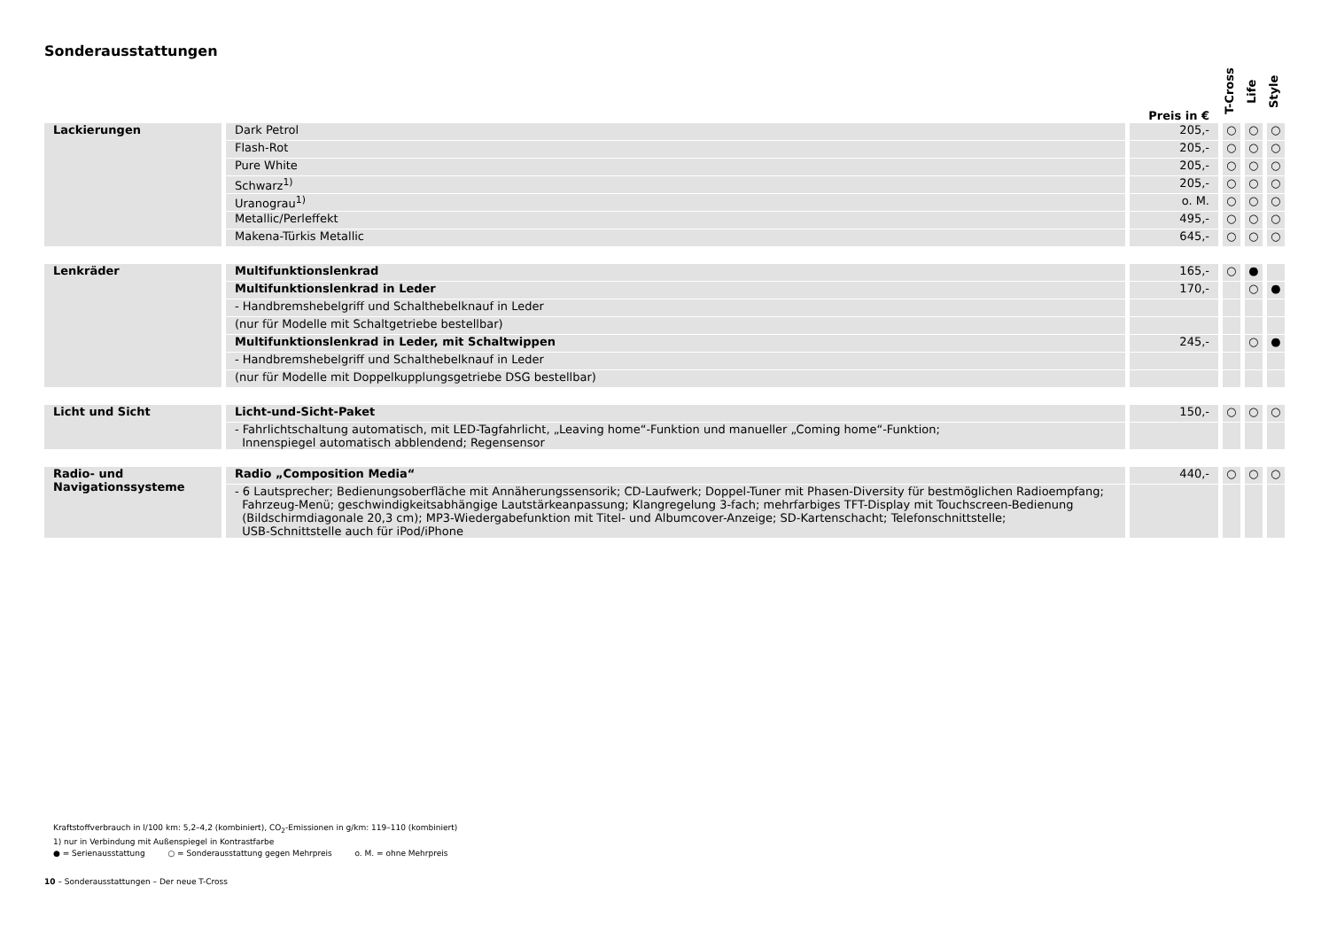Sonderausstattungen
| | | Preis in € | T-Cross | Life | Style |
| --- | --- | --- | --- | --- | --- |
| Lackierungen | Dark Petrol | 205,- | ○ | ○ | ○ |
| | Flash-Rot | 205,- | ○ | ○ | ○ |
| | Pure White | 205,- | ○ | ○ | ○ |
| | Schwarz<sup>1)</sup> | 205,- | ○ | ○ | ○ |
| | Uranograu<sup>1)</sup> | o. M. | ○ | ○ | ○ |
| | Metallic/Perleffekt | 495,- | ○ | ○ | ○ |
| | Makena-Türkis Metallic | 645,- | ○ | ○ | ○ |
| Lenkräder | Multifunktionslenkrad | 165,- | ○ | ● | |
| | Multifunktionslenkrad in Leder | 170,- | | ○ | ● |
| | - Handbremshebelgriff und Schalthebelknauf in Leder | | | | |
| | (nur für Modelle mit Schaltgetriebe bestellbar) | | | | |
| | Multifunktionslenkrad in Leder, mit Schaltwippen | 245,- | | ○ | ● |
| | - Handbremshebelgriff und Schalthebelknauf in Leder | | | | |
| | (nur für Modelle mit Doppelkupplungsgetriebe DSG bestellbar) | | | | |
| Licht und Sicht | Licht-und-Sicht-Paket | 150,- | ○ | ○ | ○ |
| | - Fahrlichtschaltung automatisch, mit LED-Tagfahrlicht, „Leaving home“-Funktion und manueller „Coming home“-Funktion; Innenspiegel automatisch abblendend; Regensensor | | | | |
| Radio- und Navigationssysteme | Radio „Composition Media“ | 440,- | ○ | ○ | ○ |
| | - 6 Lautsprecher; Bedienungsoberfläche mit Annäherungssensorik; CD-Laufwerk; Doppel-Tuner mit Phasen-Diversity für bestmöglichen Radioempfang; Fahrzeug-Menü; geschwindigkeitsabhängige Lautstärkeanpassung; Klangregelung 3-fach; mehrfarbiges TFT-Display mit Touchscreen-Bedienung (Bildschirmdiagonale 20,3 cm); MP3-Wiedergabefunktion mit Titel- und Albumcover-Anzeige; SD-Kartenschacht; Telefonschnittstelle; USB-Schnittstelle auch für iPod/iPhone | | | | |
Kraftstoffverbrauch in l/100 km: 5,2–4,2 (kombiniert), CO<sub>2</sub>-Emissionen in g/km: 119–110 (kombiniert)
1) nur in Verbindung mit Außenspiegel in Kontrastfarbe
● = Serienausstattung ○ = Sonderausstattung gegen Mehrpreis o. M. = ohne Mehrpreis
10 – Sonderausstattungen – Der neue T-Cross